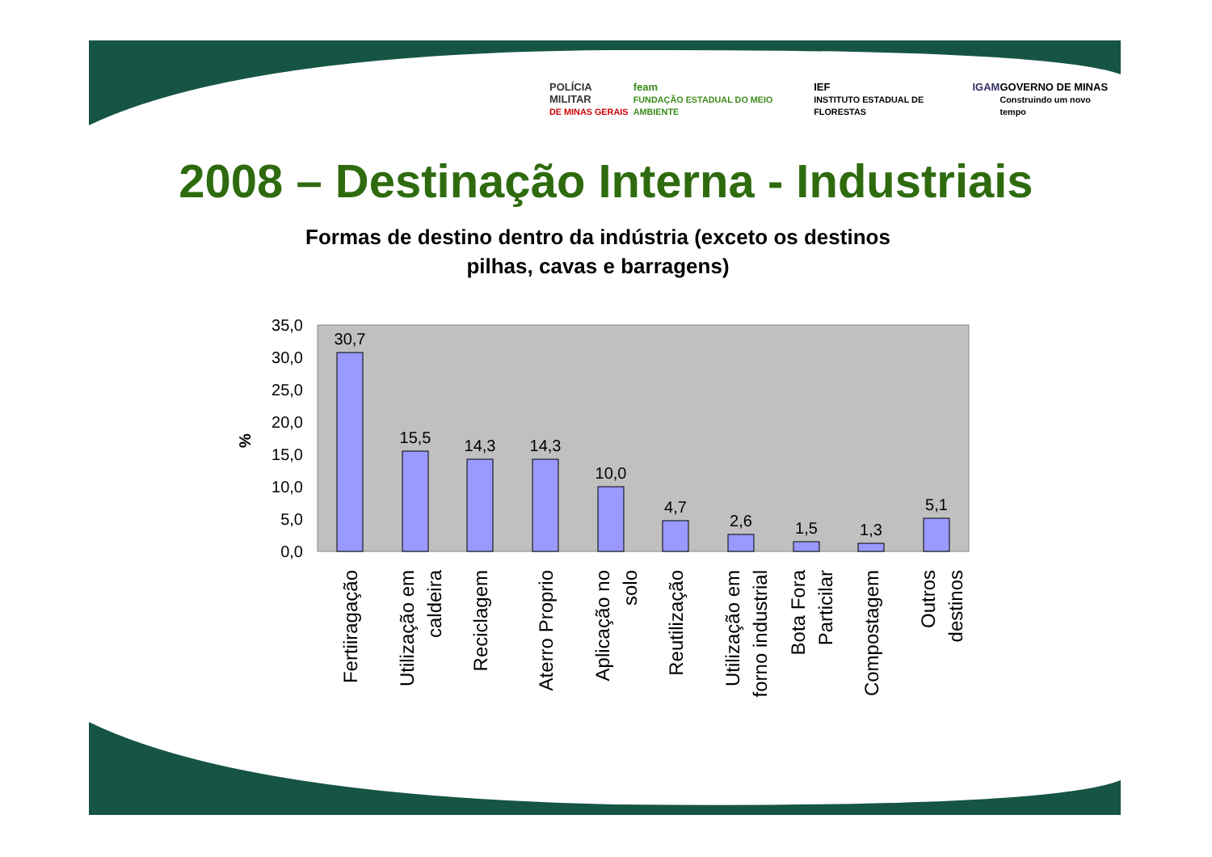POLÍCIA MILITAR
DE MINAS GERAIS feam
FUNDAÇÃO ESTADUAL DO MEIO AMBIENTE IEF
INSTITUTO ESTADUAL DE FLORESTAS IGAM GOVERNO DE MINAS
Construindo um novo tempo
2008 – Destinação Interna - Industriais
Formas de destino dentro da indústria (exceto os destinos pilhas, cavas e barragens)
35,0
30,0
25,0
20,0
15,0
10,0
5,0
0,0
%
30,7
15,5
14,3
14,3
10,0
4,7
2,6
1,5
1,3
5,1
Fertiiragação
Utilização em
caldeira
Reciclagem
Aterro Proprio
Aplicação no
solo
Reutilização
Utilização em
forno industrial
Bota Fora
Particilar
Compostagem
Outros
destinos